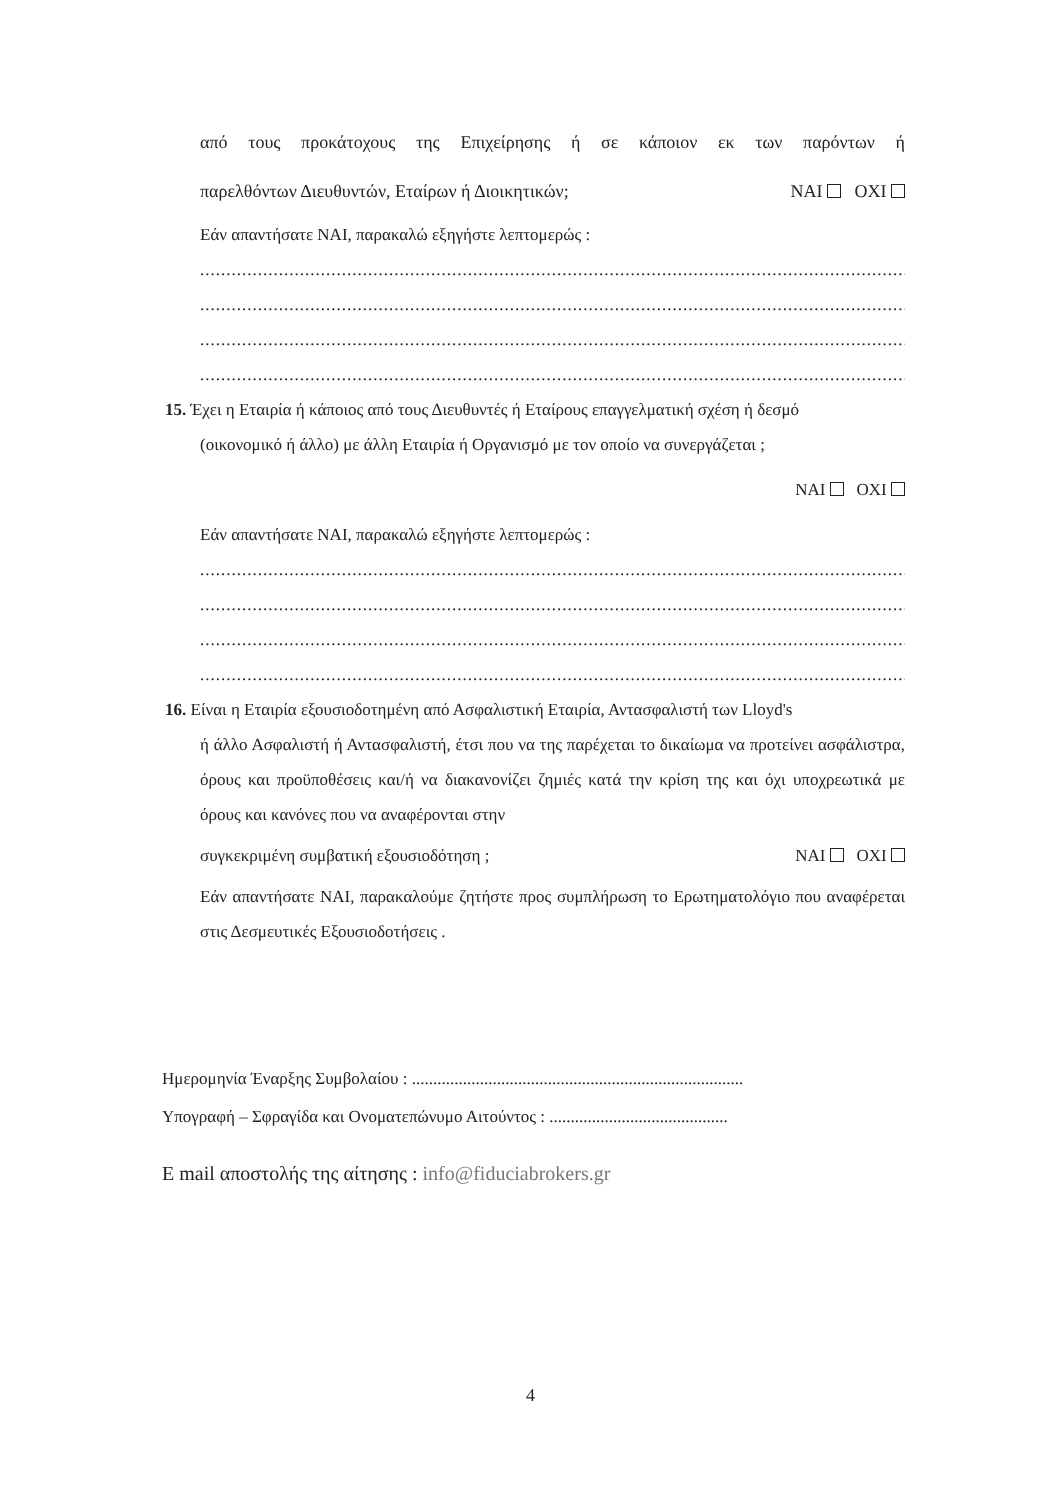από τους προκάτοχους της Επιχείρησης ή σε κάποιον εκ των παρόντων ή
παρελθόντων Διευθυντών, Εταίρων ή Διοικητικών; NAI OXI
Εάν απαντήσατε NAI, παρακαλώ εξηγήστε λεπτομερώς :
........................................................................................................................................
........................................................................................................................................
........................................................................................................................................
........................................................................................................................................
15. Έχει η Εταιρία ή κάποιος από τους Διευθυντές ή Εταίρους επαγγελματική σχέση ή δεσμό
(οικονομικό ή άλλο) με άλλη Εταιρία ή Οργανισμό με τον οποίο να συνεργάζεται ;
NAI OXI
Εάν απαντήσατε NAI, παρακαλώ εξηγήστε λεπτομερώς :
........................................................................................................................................
........................................................................................................................................
........................................................................................................................................
........................................................................................................................................
16. Είναι η Εταιρία εξουσιοδοτημένη από Ασφαλιστική Εταιρία, Αντασφαλιστή των Lloyd's
ή άλλο Ασφαλιστή ή Αντασφαλιστή, έτσι που να της παρέχεται το δικαίωμα να προτείνει ασφάλιστρα, όρους και προϋποθέσεις και/ή να διακανονίζει ζημιές κατά την κρίση της και όχι υποχρεωτικά με όρους και κανόνες που να αναφέρονται στην
συγκεκριμένη συμβατική εξουσιοδότηση ; NAI OXI
Εάν απαντήσατε NAI, παρακαλούμε ζητήστε προς συμπλήρωση το Ερωτηματολόγιο που αναφέρεται στις Δεσμευτικές Εξουσιοδοτήσεις .
Ημερομηνία Έναρξης Συμβολαίου : ..............................................................................
Υπογραφή – Σφραγίδα και Ονοματεπώνυμο Αιτούντος : ..........................................
E mail αποστολής της αίτησης : info@fiduciabrokers.gr
4